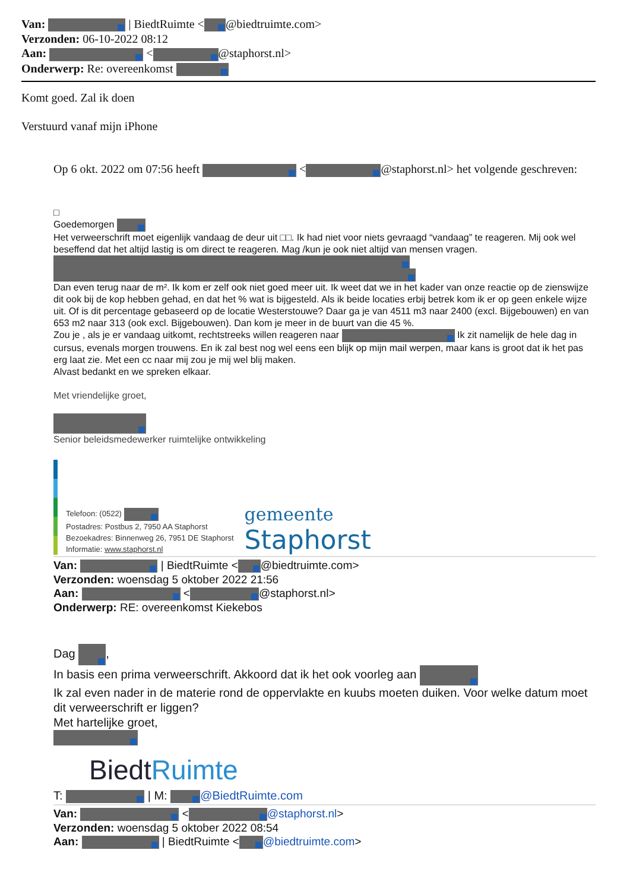Van: | BiedtRuimte < @biedtruimte.com>
Verzonden: 06-10-2022 08:12
Aan: < @staphorst.nl>
Onderwerp: Re: overeenkomst
Komt goed. Zal ik doen
Verstuurd vanaf mijn iPhone
Op 6 okt. 2022 om 07:56 heeft < @staphorst.nl> het volgende geschreven:
□
Goedemorgen
Het verweerschrift moet eigenlijk vandaag de deur uit □□. Ik had niet voor niets gevraagd “vandaag” te reageren. Mij ook wel beseffend dat het altijd lastig is om direct te reageren. Mag /kun je ook niet altijd van mensen vragen.
Dan even terug naar de m². Ik kom er zelf ook niet goed meer uit. Ik weet dat we in het kader van onze reactie op de zienswijze dit ook bij de kop hebben gehad, en dat het % wat is bijgesteld. Als ik beide locaties erbij betrek kom ik er op geen enkele wijze uit. Of is dit percentage gebaseerd op de locatie Westerstouwe? Daar ga je van 4511 m3 naar 2400 (excl. Bijgebouwen) en van 653 m2 naar 313 (ook excl. Bijgebouwen). Dan kom je meer in de buurt van die 45 %.
Zou je , als je er vandaag uitkomt, rechtstreeks willen reageren naar Ik zit namelijk de hele dag in cursus, evenals morgen trouwens. En ik zal best nog wel eens een blijk op mijn mail werpen, maar kans is groot dat ik het pas erg laat zie. Met een cc naar mij zou je mij wel blij maken.
Alvast bedankt en we spreken elkaar.
Met vriendelijke groet,
Senior beleidsmedewerker ruimtelijke ontwikkeling
Telefoon: (0522)
Postadres: Postbus 2, 7950 AA Staphorst
Bezoekadres: Binnenweg 26, 7951 DE Staphorst
Informatie: www.staphorst.nl
gemeente
Staphorst
Van: | BiedtRuimte < @biedtruimte.com>
Verzonden: woensdag 5 oktober 2022 21:56
Aan: < @staphorst.nl>
Onderwerp: RE: overeenkomst Kiekebos
Dag ,
In basis een prima verweerschrift. Akkoord dat ik het ook voorleg aan
Ik zal even nader in de materie rond de oppervlakte en kuubs moeten duiken. Voor welke datum moet dit verweerschrift er liggen?
Met hartelijke groet,
Biedt Ruimte
T: | M: @BiedtRuimte.com
Van: < @staphorst.nl>
Verzonden: woensdag 5 oktober 2022 08:54
Aan: | BiedtRuimte < @biedtruimte.com>